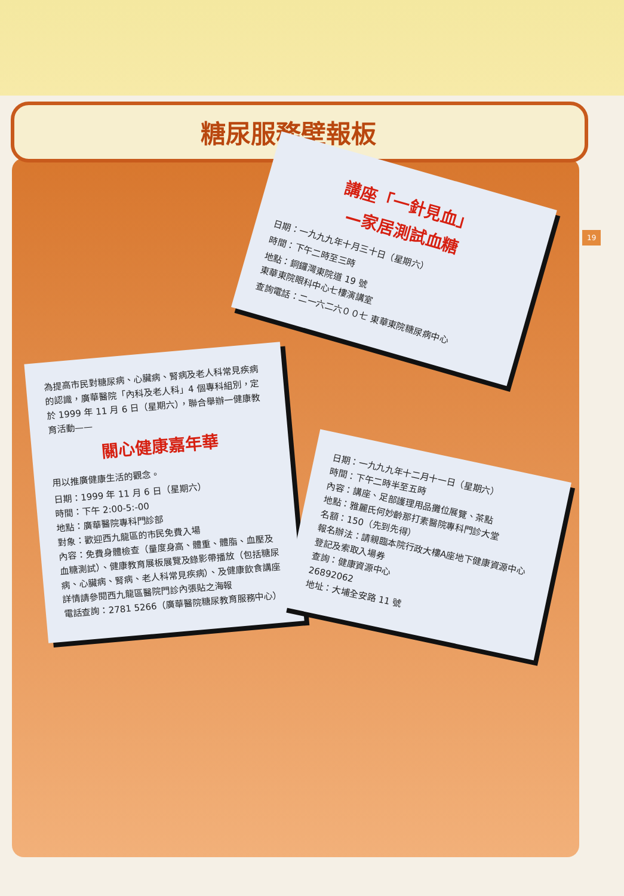糖尿服務壁報板
19
講座「一針見血」
—家居測試血糖
日期：一九九九年十月三十日（星期六）
時間：下午二時至三時
地點：銅鑼灣東院道 19 號
東華東院眼科中心七樓演講室
查詢電話：二一六二六００七 東華東院糖尿病中心
為提高市民對糖尿病、心臟病、腎病及老人科常見疾病的認識，廣華醫院「內科及老人科」4 個專科組別，定於 1999 年 11 月 6 日（星期六），聯合舉辦一健康教育活動——
關心健康嘉年華
用以推廣健康生活的觀念。
日期：1999 年 11 月 6 日（星期六）
時間：下午 2:00-5:-00
地點：廣華醫院專科門診部
對象：歡迎西九龍區的市民免費入場
內容：免費身體檢查（量度身高、體重、體脂、血壓及血糖測試）、健康教育展板展覽及錄影帶播放（包括糖尿病、心臟病、腎病、老人科常見疾病）、及健康飲食講座
詳情請參閱西九龍區醫院門診內張貼之海報
電話查詢：2781 5266（廣華醫院糖尿教育服務中心）
日期：一九九九年十二月十一日（星期六）
時間：下午二時半至五時
內容：講座、足部護理用品攤位展覽、茶點
地點：雅麗氏何妙齡那打素醫院專科門診大堂
名額：150（先到先得）
報名辦法：請親臨本院行政大樓A座地下健康資源中心登記及索取入場券
查詢：健康資源中心
26892062
地址：大埔全安路 11 號